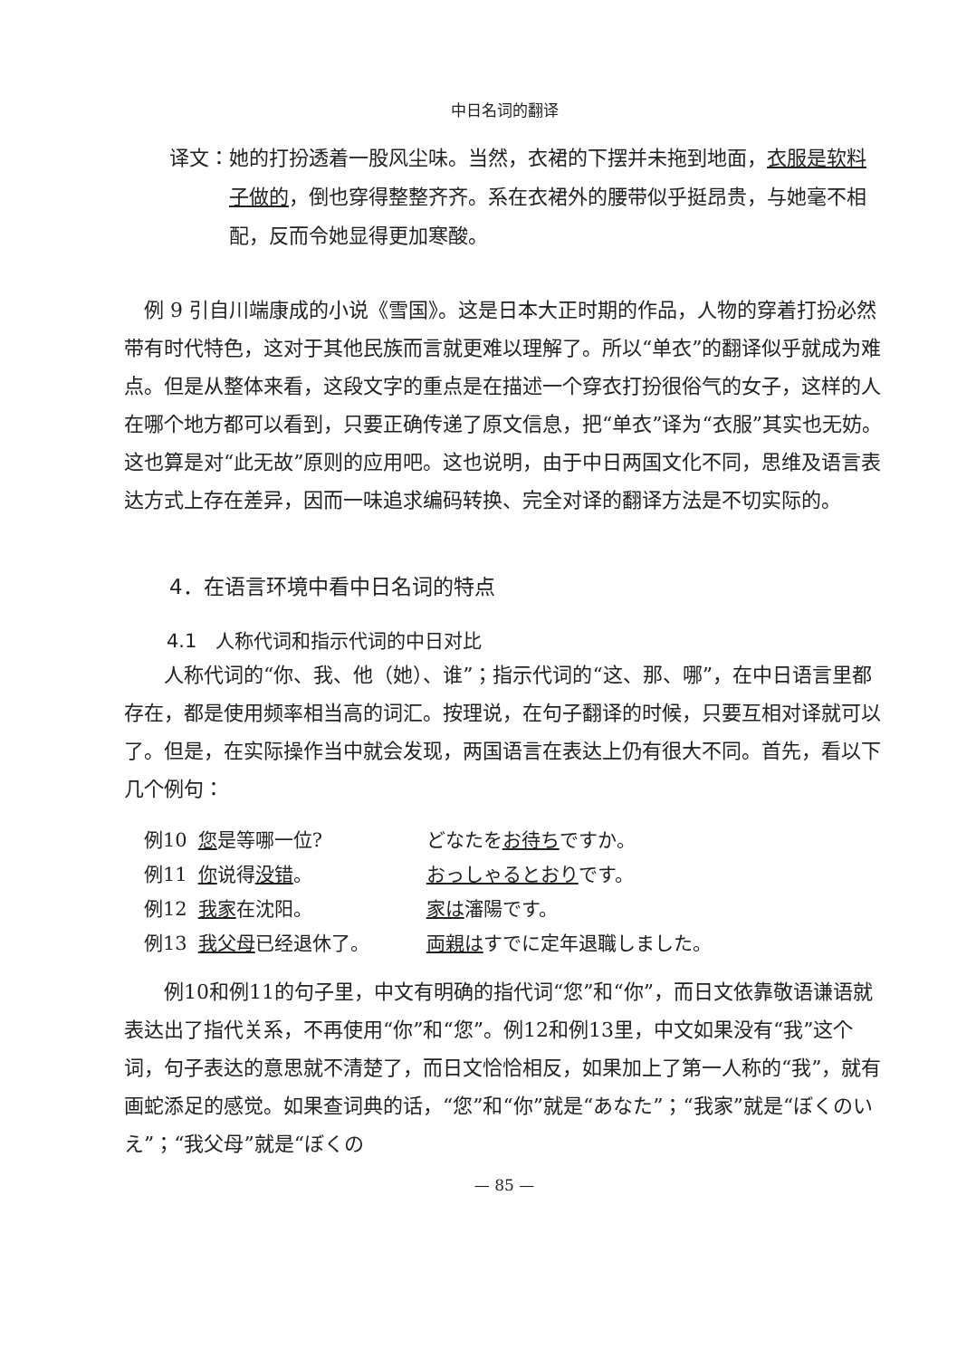中日名词的翻译
译文： 她的打扮透着一股风尘味。当然，衣裙的下摆并未拖到地面，衣服是软料子做的，倒也穿得整整齐齐。系在衣裙外的腰带似乎挺昂贵，与她毫不相配，反而令她显得更加寒酸。
例 9 引自川端康成的小说《雪国》。这是日本大正时期的作品，人物的穿着打扮必然带有时代特色，这对于其他民族而言就更难以理解了。所以“单衣”的翻译似乎就成为难点。但是从整体来看，这段文字的重点是在描述一个穿衣打扮很俗气的女子，这样的人在哪个地方都可以看到，只要正确传递了原文信息，把“单衣”译为“衣服”其实也无妨。这也算是对“此无故”原则的应用吧。这也说明，由于中日两国文化不同，思维及语言表达方式上存在差异，因而一味追求编码转换、完全对译的翻译方法是不切实际的。
4．在语言环境中看中日名词的特点
4.1　人称代词和指示代词的中日对比
人称代词的“你、我、他（她）、谁”；指示代词的“这、那、哪”，在中日语言里都存在，都是使用频率相当高的词汇。按理说，在句子翻译的时候，只要互相对译就可以了。但是，在实际操作当中就会发现，两国语言在表达上仍有很大不同。首先，看以下几个例句：
| 例10 | 您 是等哪一位? | どなたを お待ち ですか。 |
| 例11 | 你 说得 没错 。 | おっしゃるとおり です。 |
| 例12 | 我家 在沈阳。 | 家は 瀋陽です。 |
| 例13 | 我父母 已经退休了。 | 両親は すでに定年退職しました。 |
例10和例11的句子里，中文有明确的指代词“您”和“你”，而日文依靠敬语谦语就表达出了指代关系，不再使用“你”和“您”。例12和例13里，中文如果没有“我”这个词，句子表达的意思就不清楚了，而日文恰恰相反，如果加上了第一人称的“我”，就有画蛇添足的感觉。如果查词典的话，“您”和“你”就是“あなた”；“我家”就是“ぼくのいえ”；“我父母”就是“ぼくの
— 85 —